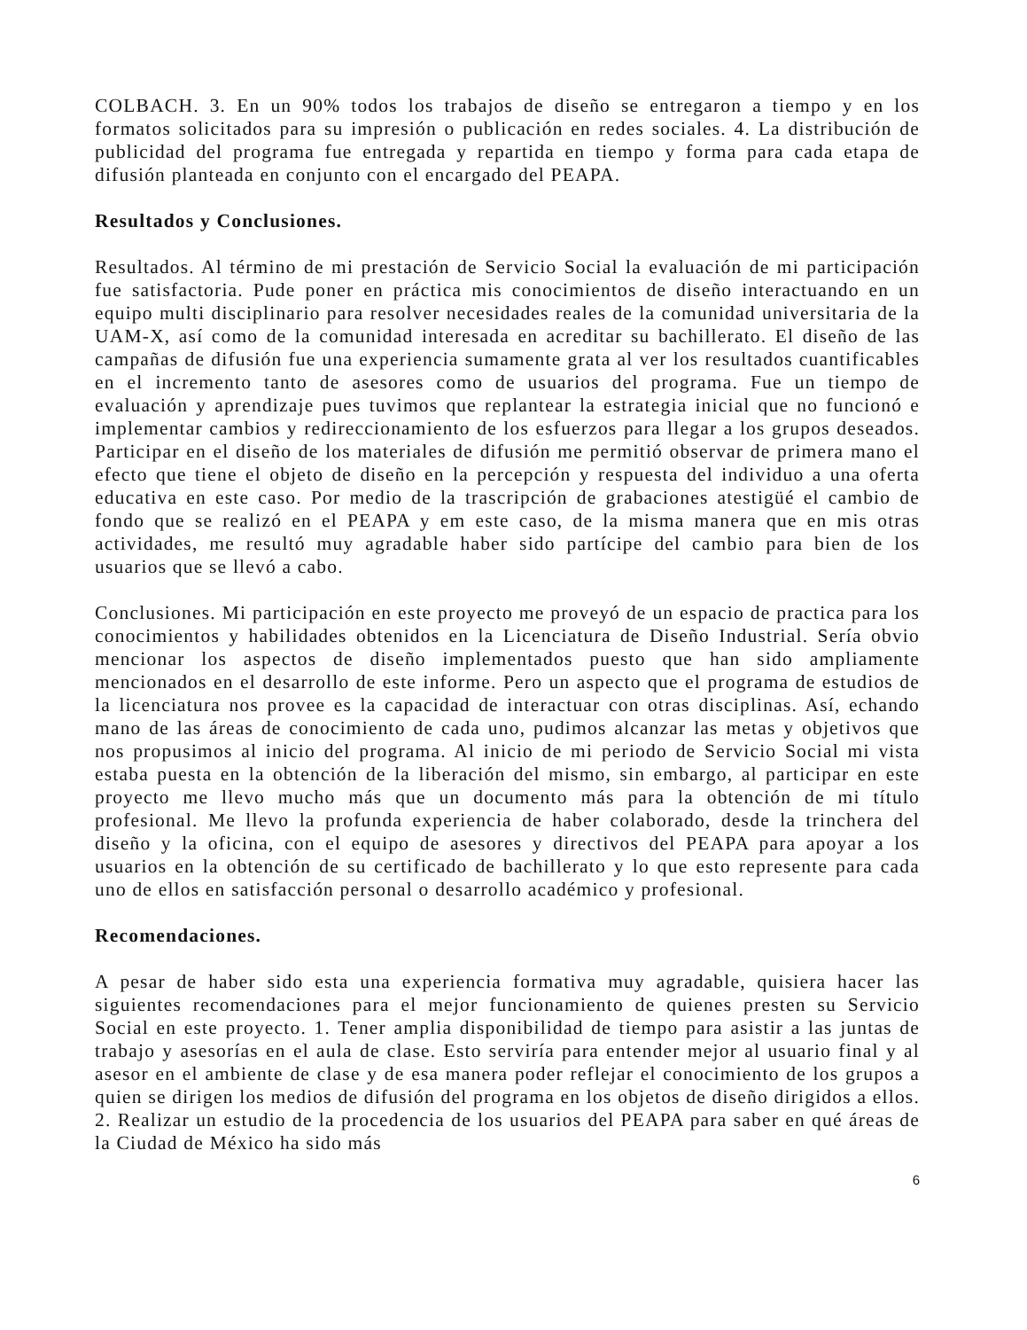COLBACH. 3. En un 90% todos los trabajos de diseño se entregaron a tiempo y en los formatos solicitados para su impresión o publicación en redes sociales. 4. La distribución de publicidad del programa fue entregada y repartida en tiempo y forma para cada etapa de difusión planteada en conjunto con el encargado del PEAPA.
Resultados y Conclusiones.
Resultados. Al término de mi prestación de Servicio Social la evaluación de mi participación fue satisfactoria. Pude poner en práctica mis conocimientos de diseño interactuando en un equipo multi disciplinario para resolver necesidades reales de la comunidad universitaria de la UAM-X, así como de la comunidad interesada en acreditar su bachillerato. El diseño de las campañas de difusión fue una experiencia sumamente grata al ver los resultados cuantificables en el incremento tanto de asesores como de usuarios del programa. Fue un tiempo de evaluación y aprendizaje pues tuvimos que replantear la estrategia inicial que no funcionó e implementar cambios y redireccionamiento de los esfuerzos para llegar a los grupos deseados. Participar en el diseño de los materiales de difusión me permitió observar de primera mano el efecto que tiene el objeto de diseño en la percepción y respuesta del individuo a una oferta educativa en este caso. Por medio de la trascripción de grabaciones atestigüé el cambio de fondo que se realizó en el PEAPA y em este caso, de la misma manera que en mis otras actividades, me resultó muy agradable haber sido partícipe del cambio para bien de los usuarios que se llevó a cabo.
Conclusiones. Mi participación en este proyecto me proveyó de un espacio de practica para los conocimientos y habilidades obtenidos en la Licenciatura de Diseño Industrial. Sería obvio mencionar los aspectos de diseño implementados puesto que han sido ampliamente mencionados en el desarrollo de este informe. Pero un aspecto que el programa de estudios de la licenciatura nos provee es la capacidad de interactuar con otras disciplinas. Así, echando mano de las áreas de conocimiento de cada uno, pudimos alcanzar las metas y objetivos que nos propusimos al inicio del programa. Al inicio de mi periodo de Servicio Social mi vista estaba puesta en la obtención de la liberación del mismo, sin embargo, al participar en este proyecto me llevo mucho más que un documento más para la obtención de mi título profesional. Me llevo la profunda experiencia de haber colaborado, desde la trinchera del diseño y la oficina, con el equipo de asesores y directivos del PEAPA para apoyar a los usuarios en la obtención de su certificado de bachillerato y lo que esto represente para cada uno de ellos en satisfacción personal o desarrollo académico y profesional.
Recomendaciones.
A pesar de haber sido esta una experiencia formativa muy agradable, quisiera hacer las siguientes recomendaciones para el mejor funcionamiento de quienes presten su Servicio Social en este proyecto. 1. Tener amplia disponibilidad de tiempo para asistir a las juntas de trabajo y asesorías en el aula de clase. Esto serviría para entender mejor al usuario final y al asesor en el ambiente de clase y de esa manera poder reflejar el conocimiento de los grupos a quien se dirigen los medios de difusión del programa en los objetos de diseño dirigidos a ellos. 2. Realizar un estudio de la procedencia de los usuarios del PEAPA para saber en qué áreas de la Ciudad de México ha sido más
6